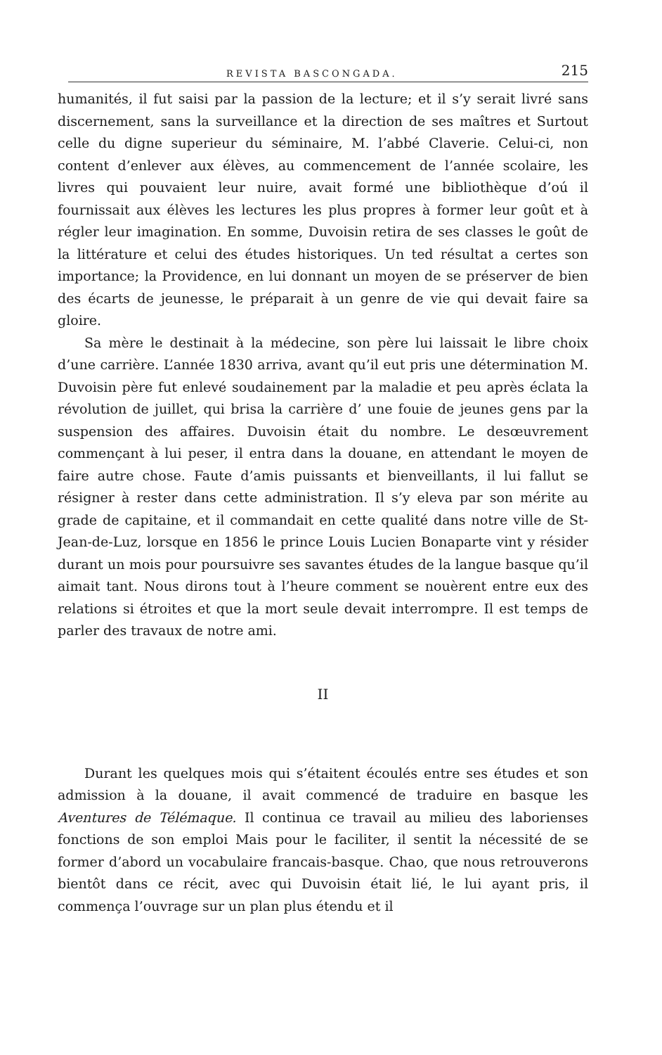REVISTA BASCONGADA. 215
humanités, il fut saisi par la passion de la lecture; et il s’y serait livré sans discernement, sans la surveillance et la direction de ses maîtres et Surtout celle du digne superieur du séminaire, M. l’abbé Claverie. Celui-ci, non content d’enlever aux élèves, au commencement de l’année scolaire, les livres qui pouvaient leur nuire, avait formé une bibliothèque d’oú il fournissait aux élèves les lectures les plus propres à former leur goût et à régler leur imagination. En somme, Duvoisin retira de ses classes le goût de la littérature et celui des études historiques. Un ted résultat a certes son importance; la Providence, en lui donnant un moyen de se préserver de bien des écarts de jeunesse, le préparait à un genre de vie qui devait faire sa gloire.
Sa mère le destinait à la médecine, son père lui laissait le libre choix d’une carrière. L’année 1830 arriva, avant qu’il eut pris une détermination M. Duvoisin père fut enlevé soudainement par la maladie et peu après éclata la révolution de juillet, qui brisa la carrière d’ une fouie de jeunes gens par la suspension des affaires. Duvoisin était du nombre. Le desœuvrement commençant à lui peser, il entra dans la douane, en attendant le moyen de faire autre chose. Faute d’amis puissants et bienveillants, il lui fallut se résigner à rester dans cette administration. Il s’y eleva par son mérite au grade de capitaine, et il commandait en cette qualité dans notre ville de St-Jean-de-Luz, lorsque en 1856 le prince Louis Lucien Bonaparte vint y résider durant un mois pour poursuivre ses savantes études de la langue basque qu’il aimait tant. Nous dirons tout à l’heure comment se nouèrent entre eux des relations si étroites et que la mort seule devait interrompre. Il est temps de parler des travaux de notre ami.
II
Durant les quelques mois qui s’étaitent écoulés entre ses études et son admission à la douane, il avait commencé de traduire en basque les Aventures de Télémaque. Il continua ce travail au milieu des laborienses fonctions de son emploi Mais pour le faciliter, il sentit la nécessité de se former d’abord un vocabulaire francais-basque. Chao, que nous retrouverons bientôt dans ce récit, avec qui Duvoisin était lié, le lui ayant pris, il commença l’ouvrage sur un plan plus étendu et il